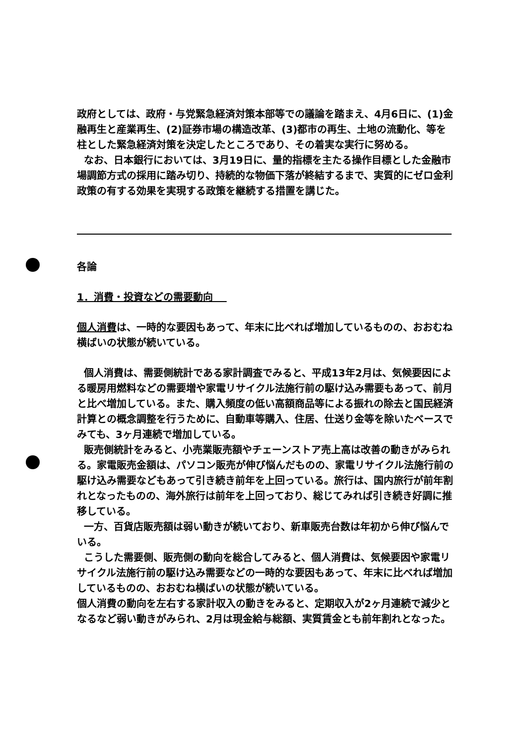政府としては、政府・与党緊急経済対策本部等での議論を踏まえ、4月6日に、(1)金融再生と産業再生、(2)証券市場の構造改革、(3)都市の再生、土地の流動化、等を柱とした緊急経済対策を決定したところであり、その着実な実行に努める。
なお、日本銀行においては、3月19日に、量的指標を主たる操作目標とした金融市場調節方式の採用に踏み切り、持続的な物価下落が終結するまで、実質的にゼロ金利政策の有する効果を実現する政策を継続する措置を講じた。
各論
1．消費・投資などの需要動向
個人消費は、一時的な要因もあって、年末に比べれば増加しているものの、おおむね横ばいの状態が続いている。
個人消費は、需要側統計である家計調査でみると、平成13年2月は、気候要因による暖房用燃料などの需要増や家電リサイクル法施行前の駆け込み需要もあって、前月と比べ増加している。また、購入頻度の低い高額商品等による振れの除去と国民経済計算との概念調整を行うために、自動車等購入、住居、仕送り金等を除いたベースでみても、3ヶ月連続で増加している。
販売側統計をみると、小売業販売額やチェーンストア売上高は改善の動きがみられる。家電販売金額は、パソコン販売が伸び悩んだものの、家電リサイクル法施行前の駆け込み需要などもあって引き続き前年を上回っている。旅行は、国内旅行が前年割れとなったものの、海外旅行は前年を上回っており、総じてみれば引き続き好調に推移している。
一方、百貨店販売額は弱い動きが続いており、新車販売台数は年初から伸び悩んでいる。
こうした需要側、販売側の動向を総合してみると、個人消費は、気候要因や家電リサイクル法施行前の駆け込み需要などの一時的な要因もあって、年末に比べれば増加しているものの、おおむね横ばいの状態が続いている。
個人消費の動向を左右する家計収入の動きをみると、定期収入が2ヶ月連続で減少となるなど弱い動きがみられ、2月は現金給与総額、実質賃金とも前年割れとなった。